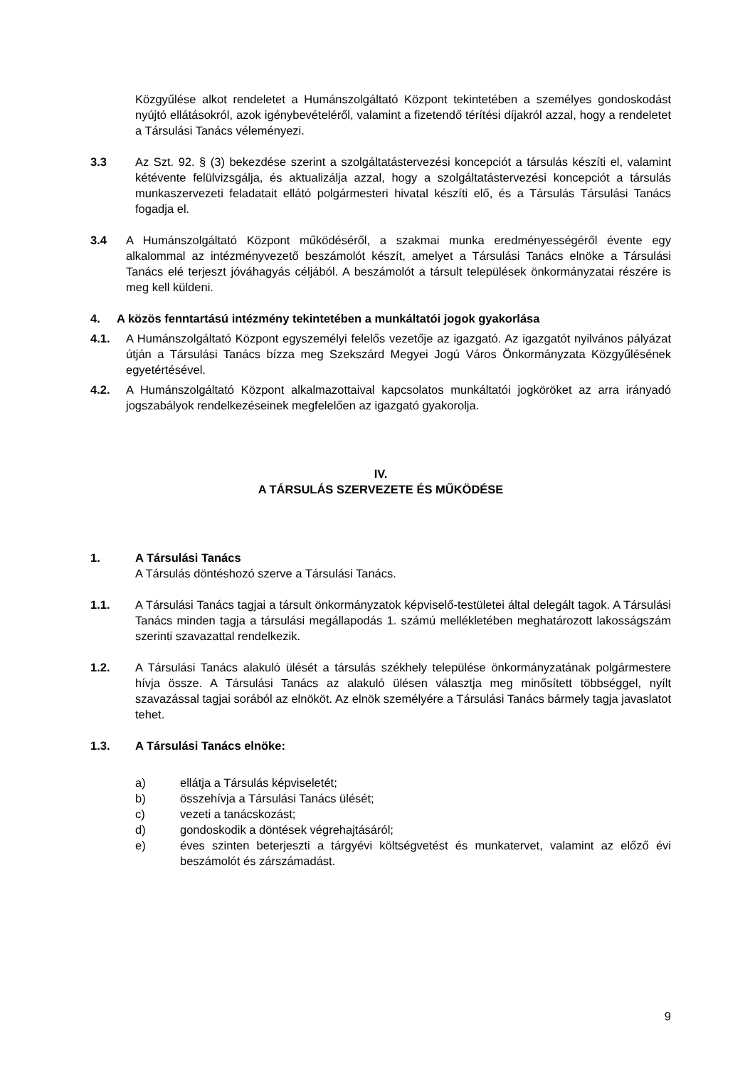Közgyűlése alkot rendeletet a Humánszolgáltató Központ tekintetében a személyes gondoskodást nyújtó ellátásokról, azok igénybevételéről, valamint a fizetendő térítési díjakról azzal, hogy a rendeletet a Társulási Tanács véleményezi.
3.3 Az Szt. 92. § (3) bekezdése szerint a szolgáltatástervezési koncepciót a társulás készíti el, valamint kétévente felülvizsgálja, és aktualizálja azzal, hogy a szolgáltatástervezési koncepciót a társulás munkaszervezeti feladatait ellátó polgármesteri hivatal készíti elő, és a Társulás Társulási Tanács fogadja el.
3.4 A Humánszolgáltató Központ működéséről, a szakmai munka eredményességéről évente egy alkalommal az intézményvezető beszámolót készít, amelyet a Társulási Tanács elnöke a Társulási Tanács elé terjeszt jóváhagyás céljából. A beszámolót a társult települések önkormányzatai részére is meg kell küldeni.
4. A közös fenntartású intézmény tekintetében a munkáltatói jogok gyakorlása
4.1. A Humánszolgáltató Központ egyszemélyi felelős vezetője az igazgató. Az igazgatót nyilvános pályázat útján a Társulási Tanács bízza meg Szekszárd Megyei Jogú Város Önkormányzata Közgyűlésének egyetértésével.
4.2. A Humánszolgáltató Központ alkalmazottaival kapcsolatos munkáltatói jogköröket az arra irányadó jogszabályok rendelkezéseinek megfelelően az igazgató gyakorolja.
IV.
A TÁRSULÁS SZERVEZETE ÉS MŰKÖDÉSE
1. A Társulási Tanács
A Társulás döntéshozó szerve a Társulási Tanács.
1.1. A Társulási Tanács tagjai a társult önkormányzatok képviselő-testületei által delegált tagok. A Társulási Tanács minden tagja a társulási megállapodás 1. számú mellékletében meghatározott lakosságszám szerinti szavazattal rendelkezik.
1.2. A Társulási Tanács alakuló ülését a társulás székhely települése önkormányzatának polgármestere hívja össze. A Társulási Tanács az alakuló ülésen választja meg minősített többséggel, nyílt szavazással tagjai sorából az elnököt. Az elnök személyére a Társulási Tanács bármely tagja javaslatot tehet.
1.3. A Társulási Tanács elnöke:
a) ellátja a Társulás képviseletét;
b) összehívja a Társulási Tanács ülését;
c) vezeti a tanácskozást;
d) gondoskodik a döntések végrehajtásáról;
e) éves szinten beterjeszti a tárgyévi költségvetést és munkatervet, valamint az előző évi beszámolót és zárszámadást.
9